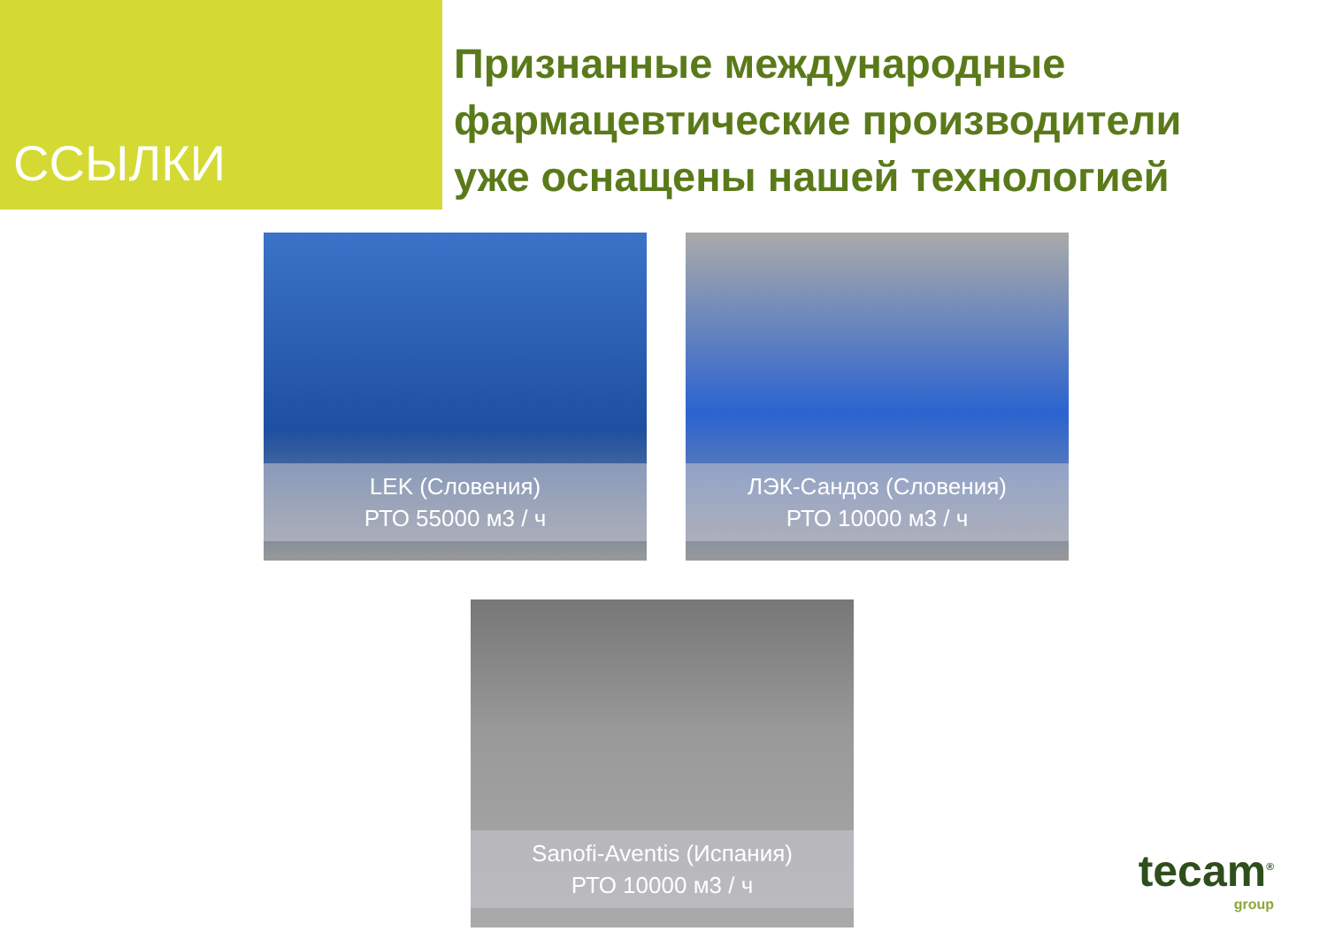ССЫЛКИ
Признанные международные
фармацевтические производители
уже оснащены нашей технологией
LEK (Словения)
РТО 55000 м3 / ч
ЛЭК-Сандоз (Словения)
РТО 10000 м3 / ч
Sanofi-Aventis (Испания)
РТО 10000 м3 / ч
tecam<sup>®</sup>
group